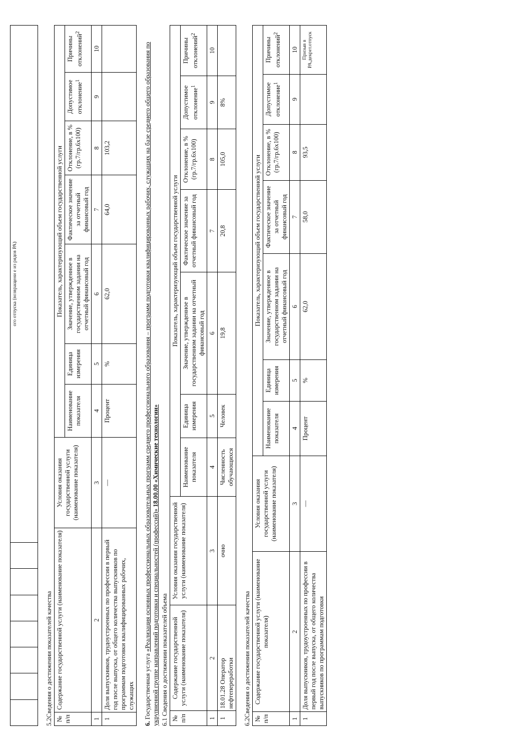| | | | | | | | ого отпуска (возвращени е из рядов РА) |
5.2Сведения о достижении показателей качества
| № п/п | Содержание государственной услуги (наименование показателя) | Условия оказания государственной услуги (наименование показателя) | Показатель, характеризующий объем государственной услуги | | | | | | |
| --- | --- | --- | --- | --- | --- | --- | --- | --- | --- |
| | | | Наименование показателя | Единица измерения | Значение, утвержденное в государственном задании на отчетный финансовый год | Фактическое значение за отчетный финансовый год | Отклонение, в % (гр.7/гр.6х100) | Допустимое отклонение<sup>1</sup> | Причины отклонений<sup>2</sup> |
| 1 | 2 | 3 | 4 | 5 | 6 | 7 | 8 | 9 | 10 |
| 1 | Доля выпускников, трудоустроенных по профессии в первый год после выпуска, от общего количества выпускников по программам подготовки квалифицированных рабочих, служащих | — | Процент | % | 62,0 | 64,0 | 103,2 | | |
6. Государственная услуга «Реализация основных профессиональных образовательных программ среднего профессионального образования – программ подготовки квалифицированных рабочих, служащих на базе среднего общего образования по укрупненной группе направлений подготовки и специальностей (профессий)» 18.00.00 «Химические технологии»
6.1 Сведения о достижении показателей объема
| № п/п | Содержание государственной услуги (наименование показателя) | Условия оказания государственной услуги (наименование показателя) | Показатель, характеризующий объем государственной услуги | | | | | | |
| --- | --- | --- | --- | --- | --- | --- | --- | --- | --- |
| | | | Наименование показателя | Единица измерения | Значение, утвержденное в государственном задании на отчетный финансовый год | Фактическое значение за отчетный финансовый год | Отклонение, в % (гр.7/гр.6х100) | Допустимое отклонение<sup>1</sup> | Причины отклонений<sup>2</sup> |
| 1 | 2 | 3 | 4 | 5 | 6 | 7 | 8 | 9 | 10 |
| 1 | 18.01.28 Оператор нефтепереработки | очно | Численность обучающихся | Человек | 19,8 | 20,8 | 105,0 | 8% | |
6.2Сведения о достижении показателей качества
| № п/п | Содержание государственной услуги (наименование показателя) | Условия оказания государственной услуги (наименование показателя) | Показатель, характеризующий объем государственной услуги | | | | | | |
| --- | --- | --- | --- | --- | --- | --- | --- | --- | --- |
| | | | Наименование показателя | Единица измерения | Значение, утвержденное в государственном задании на отчетный финансовый год | Фактическое значение за отчетный финансовый год | Отклонение, в % (гр.7/гр.6х100) | Допустимое отклонение<sup>1</sup> | Причины отклонений<sup>2</sup> |
| 1 | 2 | 3 | 4 | 5 | 6 | 7 | 8 | 9 | 10 |
| 1 | Доля выпускников, трудоустроенных по профессии в первый год после выпуска, от общего количества выпускников по программам подготовки | — | Процент | % | 62,0 | 58,0 | 93,5 | | Призыв в РА,декрет.отпуск |